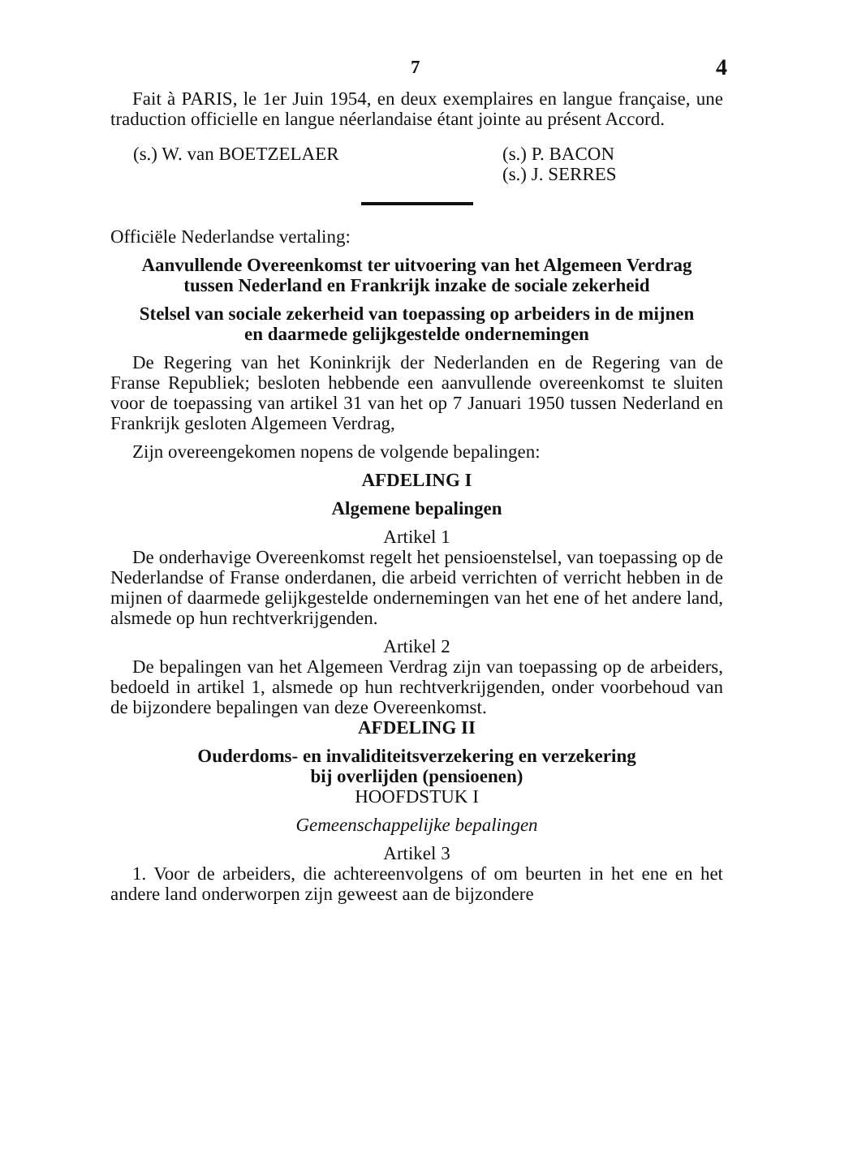7 4
Fait à PARIS, le 1er Juin 1954, en deux exemplaires en langue française, une traduction officielle en langue néerlandaise étant jointe au présent Accord.
(s.) W. van BOETZELAER (s.) P. BACON
(s.) J. SERRES
Officiële Nederlandse vertaling:
Aanvullende Overeenkomst ter uitvoering van het Algemeen Verdrag
tussen Nederland en Frankrijk inzake de sociale zekerheid
Stelsel van sociale zekerheid van toepassing op arbeiders in de mijnen
en daarmede gelijkgestelde ondernemingen
De Regering van het Koninkrijk der Nederlanden en de Regering van de Franse Republiek; besloten hebbende een aanvullende overeenkomst te sluiten voor de toepassing van artikel 31 van het op 7 Januari 1950 tussen Nederland en Frankrijk gesloten Algemeen Verdrag,
Zijn overeengekomen nopens de volgende bepalingen:
AFDELING I
Algemene bepalingen
Artikel 1
De onderhavige Overeenkomst regelt het pensioenstelsel, van toepassing op de Nederlandse of Franse onderdanen, die arbeid verrichten of verricht hebben in de mijnen of daarmede gelijkgestelde ondernemingen van het ene of het andere land, alsmede op hun rechtverkrijgenden.
Artikel 2
De bepalingen van het Algemeen Verdrag zijn van toepassing op de arbeiders, bedoeld in artikel 1, alsmede op hun rechtverkrijgenden, onder voorbehoud van de bijzondere bepalingen van deze Overeenkomst.
AFDELING II
Ouderdoms- en invaliditeitsverzekering en verzekering
bij overlijden (pensioenen)
HOOFDSTUK I
Gemeenschappelijke bepalingen
Artikel 3
1. Voor de arbeiders, die achtereenvolgens of om beurten in het ene en het andere land onderworpen zijn geweest aan de bijzondere